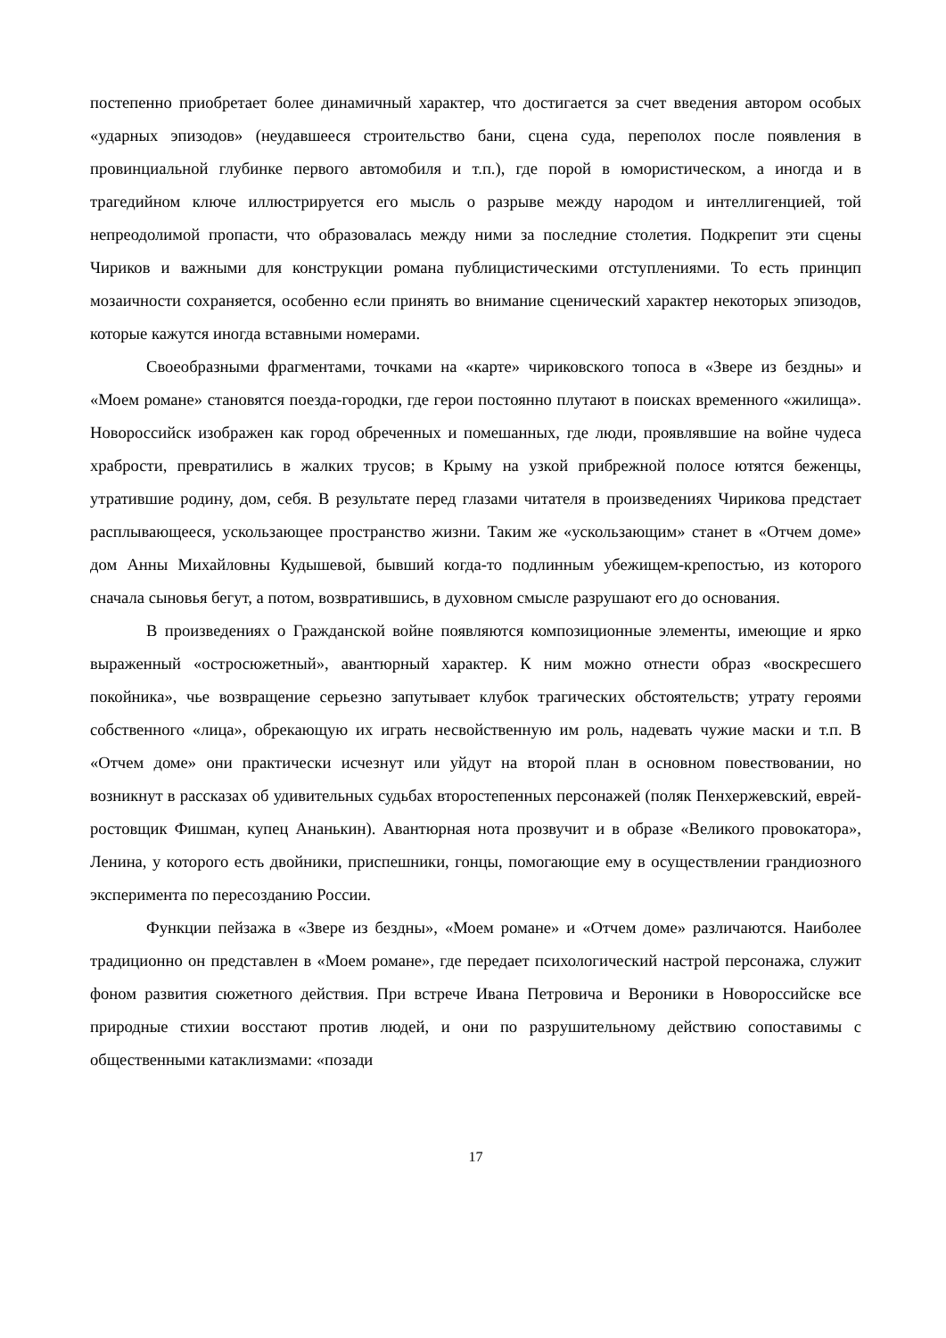постепенно приобретает более динамичный характер, что достигается за счет введения автором особых «ударных эпизодов» (неудавшееся строительство бани, сцена суда, переполох после появления в провинциальной глубинке первого автомобиля и т.п.), где порой в юмористическом, а иногда и в трагедийном ключе иллюстрируется его мысль о разрыве между народом и интеллигенцией, той непреодолимой пропасти, что образовалась между ними за последние столетия. Подкрепит эти сцены Чириков и важными для конструкции романа публицистическими отступлениями. То есть принцип мозаичности сохраняется, особенно если принять во внимание сценический характер некоторых эпизодов, которые кажутся иногда вставными номерами.
Своеобразными фрагментами, точками на «карте» чириковского топоса в «Звере из бездны» и «Моем романе» становятся поезда-городки, где герои постоянно плутают в поисках временного «жилища». Новороссийск изображен как город обреченных и помешанных, где люди, проявлявшие на войне чудеса храбрости, превратились в жалких трусов; в Крыму на узкой прибрежной полосе ютятся беженцы, утратившие родину, дом, себя. В результате перед глазами читателя в произведениях Чирикова предстает расплывающееся, ускользающее пространство жизни. Таким же «ускользающим» станет в «Отчем доме» дом Анны Михайловны Кудышевой, бывший когда-то подлинным убежищем-крепостью, из которого сначала сыновья бегут, а потом, возвратившись, в духовном смысле разрушают его до основания.
В произведениях о Гражданской войне появляются композиционные элементы, имеющие и ярко выраженный «остросюжетный», авантюрный характер. К ним можно отнести образ «воскресшего покойника», чье возвращение серьезно запутывает клубок трагических обстоятельств; утрату героями собственного «лица», обрекающую их играть несвойственную им роль, надевать чужие маски и т.п. В «Отчем доме» они практически исчезнут или уйдут на второй план в основном повествовании, но возникнут в рассказах об удивительных судьбах второстепенных персонажей (поляк Пенхержевский, еврей-ростовщик Фишман, купец Ананькин). Авантюрная нота прозвучит и в образе «Великого провокатора», Ленина, у которого есть двойники, приспешники, гонцы, помогающие ему в осуществлении грандиозного эксперимента по пересозданию России.
Функции пейзажа в «Звере из бездны», «Моем романе» и «Отчем доме» различаются. Наиболее традиционно он представлен в «Моем романе», где передает психологический настрой персонажа, служит фоном развития сюжетного действия. При встрече Ивана Петровича и Вероники в Новороссийске все природные стихии восстают против людей, и они по разрушительному действию сопоставимы с общественными катаклизмами: «позади
17